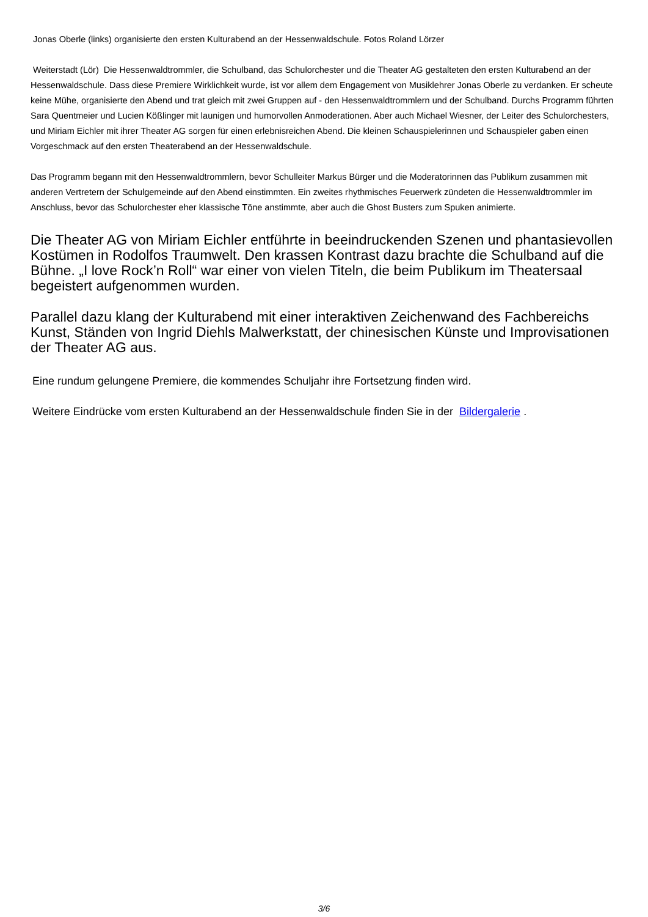Jonas Oberle (links) organisierte den ersten Kulturabend an der Hessenwaldschule. Fotos Roland Lörzer
Weiterstadt (Lör) Die Hessenwaldtrommler, die Schulband, das Schulorchester und die Theater AG gestalteten den ersten Kulturabend an der Hessenwaldschule. Dass diese Premiere Wirklichkeit wurde, ist vor allem dem Engagement von Musiklehrer Jonas Oberle zu verdanken. Er scheute keine Mühe, organisierte den Abend und trat gleich mit zwei Gruppen auf - den Hessenwaldtrommlern und der Schulband. Durchs Programm führten Sara Quentmeier und Lucien Kößlinger mit launigen und humorvollen Anmoderationen. Aber auch Michael Wiesner, der Leiter des Schulorchesters, und Miriam Eichler mit ihrer Theater AG sorgen für einen erlebnisreichen Abend. Die kleinen Schauspielerinnen und Schauspieler gaben einen Vorgeschmack auf den ersten Theaterabend an der Hessenwaldschule.
Das Programm begann mit den Hessenwaldtrommlern, bevor Schulleiter Markus Bürger und die Moderatorinnen das Publikum zusammen mit anderen Vertretern der Schulgemeinde auf den Abend einstimmten. Ein zweites rhythmisches Feuerwerk zündeten die Hessenwaldtrommler im Anschluss, bevor das Schulorchester eher klassische Töne anstimmte, aber auch die Ghost Busters zum Spuken animierte.
Die Theater AG von Miriam Eichler entführte in beeindruckenden Szenen und phantasievollen Kostümen in Rodolfos Traumwelt. Den krassen Kontrast dazu brachte die Schulband auf die Bühne. „I love Rock’n Roll“ war einer von vielen Titeln, die beim Publikum im Theatersaal begeistert aufgenommen wurden.
Parallel dazu klang der Kulturabend mit einer interaktiven Zeichenwand des Fachbereichs Kunst, Ständen von Ingrid Diehls Malwerkstatt, der chinesischen Künste und Improvisationen der Theater AG aus.
Eine rundum gelungene Premiere, die kommendes Schuljahr ihre Fortsetzung finden wird.
Weitere Eindrücke vom ersten Kulturabend an der Hessenwaldschule finden Sie in der Bildergalerie .
3/6